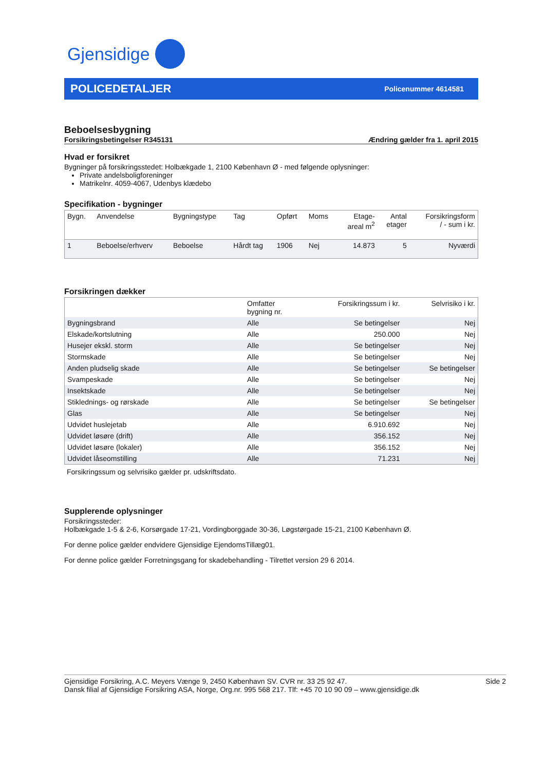Gjensidige
POLICEDETALJER
Policenummer 4614581
Beboelsesbygning
Forsikringsbetingelser R345131 Ændring gælder fra 1. april 2015
Hvad er forsikret
Bygninger på forsikringsstedet: Holbækgade 1, 2100 København Ø - med følgende oplysninger:
Private andelsboligforeninger
Matrikelnr. 4059-4067, Udenbys klædebo
Specifikation - bygninger
| Bygn. | Anvendelse | Bygningstype | Tag | Opført | Moms | Etage- areal m<sup>2</sup> | Antal etager | Forsikringsform / - sum i kr. |
| --- | --- | --- | --- | --- | --- | --- | --- | --- |
| 1 | Beboelse/erhverv | Beboelse | Hårdt tag | 1906 | Nej | 14.873 | 5 | Nyværdi |
Forsikringen dækker
| | Omfatter bygning nr. | Forsikringssum i kr. | Selvrisiko i kr. |
| --- | --- | --- | --- |
| Bygningsbrand | Alle | Se betingelser | Nej |
| Elskade/kortslutning | Alle | 250.000 | Nej |
| Husejer ekskl. storm | Alle | Se betingelser | Nej |
| Stormskade | Alle | Se betingelser | Nej |
| Anden pludselig skade | Alle | Se betingelser | Se betingelser |
| Svampeskade | Alle | Se betingelser | Nej |
| Insektskade | Alle | Se betingelser | Nej |
| Stiklednings- og rørskade | Alle | Se betingelser | Se betingelser |
| Glas | Alle | Se betingelser | Nej |
| Udvidet huslejetab | Alle | 6.910.692 | Nej |
| Udvidet løsøre (drift) | Alle | 356.152 | Nej |
| Udvidet løsøre (lokaler) | Alle | 356.152 | Nej |
| Udvidet låseomstilling | Alle | 71.231 | Nej |
Forsikringssum og selvrisiko gælder pr. udskriftsdato.
Supplerende oplysninger
Forsikringssteder:
Holbækgade 1-5 & 2-6, Korsørgade 17-21, Vordingborggade 30-36, Løgstørgade 15-21, 2100 København Ø.
For denne police gælder endvidere Gjensidige EjendomsTillæg01.
For denne police gælder Forretningsgang for skadebehandling - Tilrettet version 29 6 2014.
Gjensidige Forsikring, A.C. Meyers Vænge 9, 2450 København SV. CVR nr. 33 25 92 47.
Dansk filial af Gjensidige Forsikring ASA, Norge, Org.nr. 995 568 217. Tlf: +45 70 10 90 09 – www.gjensidige.dk
Side 2